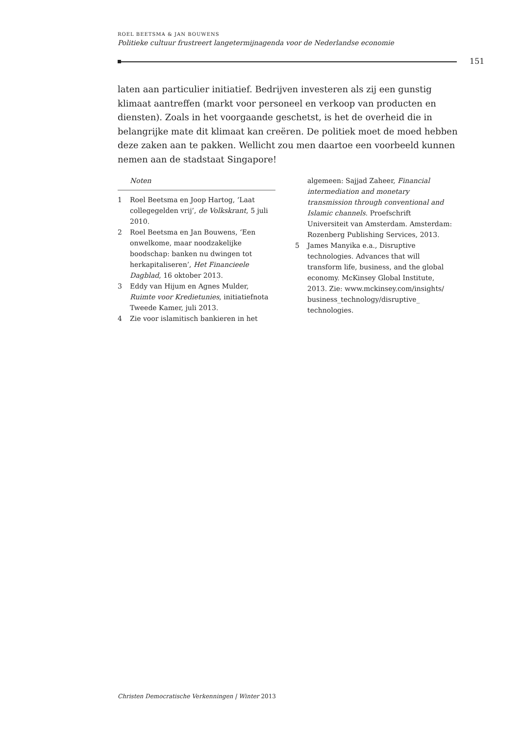ROEL BEETSMA & JAN BOUWENS
Politieke cultuur frustreert langetermijnagenda voor de Nederlandse economie
151
laten aan particulier initiatief. Bedrijven investeren als zij een gunstig klimaat aantreffen (markt voor personeel en verkoop van producten en diensten). Zoals in het voorgaande geschetst, is het de overheid die in belangrijke mate dit klimaat kan creëren. De politiek moet de moed hebben deze zaken aan te pakken. Wellicht zou men daartoe een voorbeeld kunnen nemen aan de stadstaat Singapore!
Noten
1 Roel Beetsma en Joop Hartog, ‘Laat collegegelden vrij’, de Volkskrant, 5 juli 2010.
2 Roel Beetsma en Jan Bouwens, ‘Een onwelkome, maar noodzakelijke boodschap: banken nu dwingen tot herkapitaliseren’, Het Financieele Dagblad, 16 oktober 2013.
3 Eddy van Hijum en Agnes Mulder, Ruimte voor Kredietunies, initiatiefnota Tweede Kamer, juli 2013.
4 Zie voor islamitisch bankieren in het
algemeen: Sajjad Zaheer, Financial intermediation and monetary transmission through conventional and Islamic channels. Proefschrift Universiteit van Amsterdam. Amsterdam: Rozenberg Publishing Services, 2013.
5 James Manyika e.a., Disruptive technologies. Advances that will transform life, business, and the global economy. McKinsey Global Institute, 2013. Zie: www.mckinsey.com/insights/ business_technology/disruptive_ technologies.
Christen Democratische Verkenningen | Winter 2013